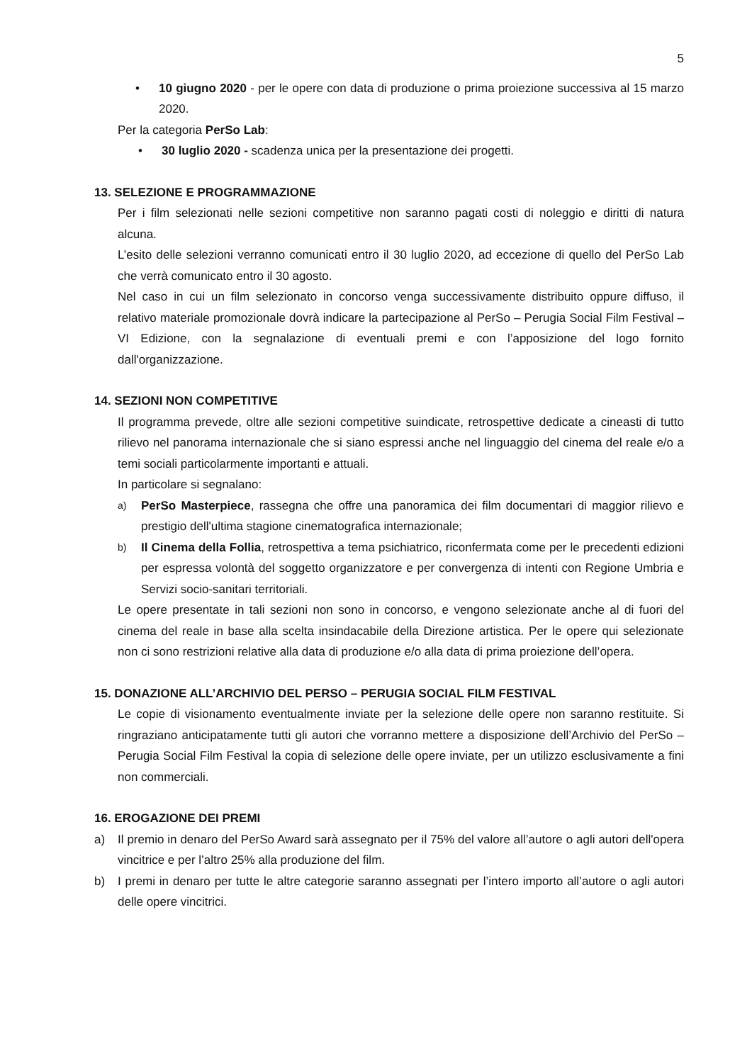5
• 10 giugno 2020 - per le opere con data di produzione o prima proiezione successiva al 15 marzo 2020.
Per la categoria PerSo Lab:
• 30 luglio 2020 - scadenza unica per la presentazione dei progetti.
13. SELEZIONE E PROGRAMMAZIONE
Per i film selezionati nelle sezioni competitive non saranno pagati costi di noleggio e diritti di natura alcuna.
L’esito delle selezioni verranno comunicati entro il 30 luglio 2020, ad eccezione di quello del PerSo Lab che verrà comunicato entro il 30 agosto.
Nel caso in cui un film selezionato in concorso venga successivamente distribuito oppure diffuso, il relativo materiale promozionale dovrà indicare la partecipazione al PerSo – Perugia Social Film Festival – VI Edizione, con la segnalazione di eventuali premi e con l’apposizione del logo fornito dall'organizzazione.
14. SEZIONI NON COMPETITIVE
Il programma prevede, oltre alle sezioni competitive suindicate, retrospettive dedicate a cineasti di tutto rilievo nel panorama internazionale che si siano espressi anche nel linguaggio del cinema del reale e/o a temi sociali particolarmente importanti e attuali.
In particolare si segnalano:
a) PerSo Masterpiece, rassegna che offre una panoramica dei film documentari di maggior rilievo e prestigio dell'ultima stagione cinematografica internazionale;
b) Il Cinema della Follia, retrospettiva a tema psichiatrico, riconfermata come per le precedenti edizioni per espressa volontà del soggetto organizzatore e per convergenza di intenti con Regione Umbria e Servizi socio-sanitari territoriali.
Le opere presentate in tali sezioni non sono in concorso, e vengono selezionate anche al di fuori del cinema del reale in base alla scelta insindacabile della Direzione artistica. Per le opere qui selezionate non ci sono restrizioni relative alla data di produzione e/o alla data di prima proiezione dell’opera.
15. DONAZIONE ALL’ARCHIVIO DEL PERSO – PERUGIA SOCIAL FILM FESTIVAL
Le copie di visionamento eventualmente inviate per la selezione delle opere non saranno restituite. Si ringraziano anticipatamente tutti gli autori che vorranno mettere a disposizione dell’Archivio del PerSo – Perugia Social Film Festival la copia di selezione delle opere inviate, per un utilizzo esclusivamente a fini non commerciali.
16. EROGAZIONE DEI PREMI
a) Il premio in denaro del PerSo Award sarà assegnato per il 75% del valore all’autore o agli autori dell'opera vincitrice e per l’altro 25% alla produzione del film.
b) I premi in denaro per tutte le altre categorie saranno assegnati per l’intero importo all’autore o agli autori delle opere vincitrici.